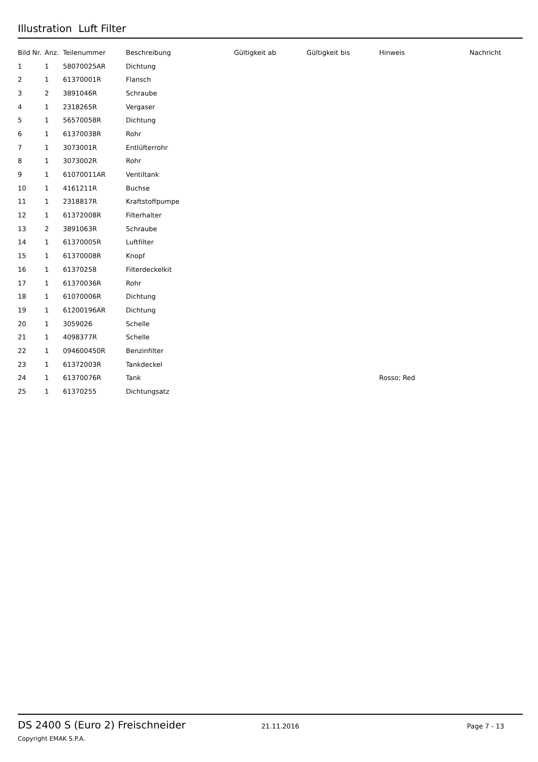Illustration Luft Filter
| Bild Nr. | Anz. | Teilenummer | Beschreibung | Gültigkeit ab | Gültigkeit bis | Hinweis | Nachricht |
| --- | --- | --- | --- | --- | --- | --- | --- |
| 1 | 1 | 58070025AR | Dichtung | | | | |
| 2 | 1 | 61370001R | Flansch | | | | |
| 3 | 2 | 3891046R | Schraube | | | | |
| 4 | 1 | 2318265R | Vergaser | | | | |
| 5 | 1 | 56570058R | Dichtung | | | | |
| 6 | 1 | 61370038R | Rohr | | | | |
| 7 | 1 | 3073001R | Entlüfterrohr | | | | |
| 8 | 1 | 3073002R | Rohr | | | | |
| 9 | 1 | 61070011AR | Ventiltank | | | | |
| 10 | 1 | 4161211R | Buchse | | | | |
| 11 | 1 | 2318817R | Kraftstoffpumpe | | | | |
| 12 | 1 | 61372008R | Filterhalter | | | | |
| 13 | 2 | 3891063R | Schraube | | | | |
| 14 | 1 | 61370005R | Luftfilter | | | | |
| 15 | 1 | 61370008R | Knopf | | | | |
| 16 | 1 | 61370258 | Filterdeckelkit | | | | |
| 17 | 1 | 61370036R | Rohr | | | | |
| 18 | 1 | 61070006R | Dichtung | | | | |
| 19 | 1 | 61200196AR | Dichtung | | | | |
| 20 | 1 | 3059026 | Schelle | | | | |
| 21 | 1 | 4098377R | Schelle | | | | |
| 22 | 1 | 094600450R | Benzinfilter | | | | |
| 23 | 1 | 61372003R | Tankdeckel | | | | |
| 24 | 1 | 61370076R | Tank | | | Rosso; Red | |
| 25 | 1 | 61370255 | Dichtungsatz | | | | |
DS 2400 S (Euro 2) Freischneider 21.11.2016 Page 7 - 13
Copyright EMAK S.P.A.